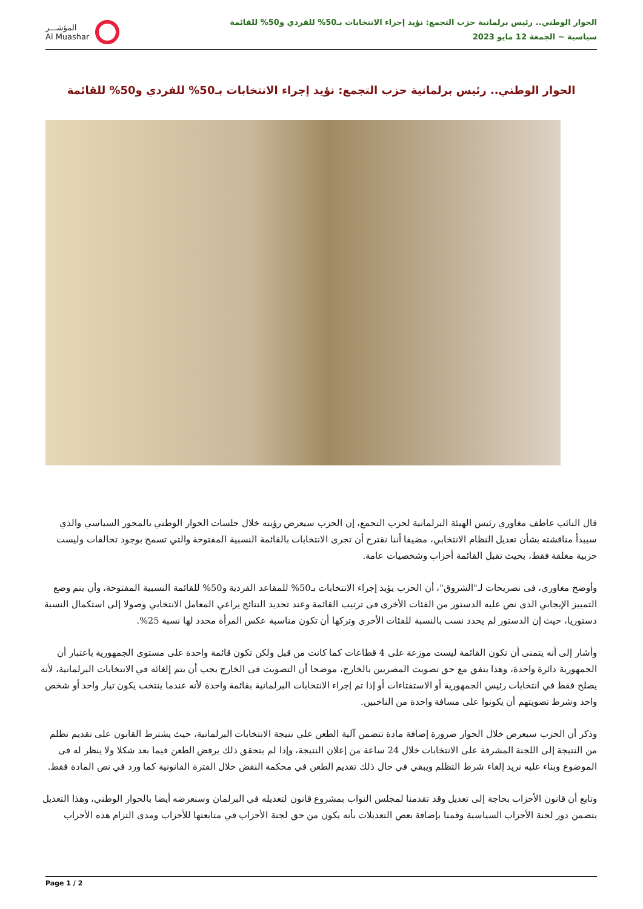المؤشـــر
Al Muashar
الحوار الوطني.. رئيس برلمانية حزب التجمع: نؤيد إجراء الانتخابات بـ50% للفردي و50% للقائمة
سياسية ~ الجمعة 12 مايو 2023
الحوار الوطني.. رئيس برلمانية حزب التجمع: نؤيد إجراء الانتخابات بـ50% للفردي و50% للقائمة
قال النائب عاطف مغاوري رئيس الهيئة البرلمانية لحزب التجمع، إن الحزب سيعرض رؤيته خلال جلسات الحوار الوطني بالمحور السياسي والذي سيبدأ مناقشته بشأن تعديل النظام الانتخابي، مضيفا أننا نقترح أن تجرى الانتخابات بالقائمة النسبية المفتوحة والتي تسمح بوجود تحالفات وليست حزبية مغلقة فقط، بحيث تقبل القائمة أحزاب وشخصيات عامة.
وأوضح مغاوري، فى تصريحات لـ"الشروق"، أن الحزب يؤيد إجراء الانتخابات بـ50% للمقاعد الفردية و50% للقائمة النسبية المفتوحة، وأن يتم وضع التمييز الإيجابي الذى نص عليه الدستور من الفئات الأخرى فى ترتيب القائمة وعند تحديد النتائج يراعي المعامل الانتخابي وصولا إلى استكمال النسبة دستوريا، حيث إن الدستور لم يحدد نسب بالنسبة للفئات الأخرى وتركها أن تكون مناسبة عكس المرأة محدد لها نسبة 25%.
وأشار إلى أنه يتمنى أن تكون القائمة ليست موزعة على 4 قطاعات كما كانت من قبل ولكن تكون قائمة واحدة على مستوى الجمهورية باعتبار أن الجمهورية دائرة واحدة، وهذا يتفق مع حق تصويت المصريين بالخارج، موضحا أن التصويت فى الخارج يجب أن يتم إلغائه في الانتخابات البرلمانية، لأنه يصلح فقط في انتخابات رئيس الجمهورية أو الاستفتاءات أو إذا تم إجراء الانتخابات البرلمانية بقائمة واحدة لأنه عندما ينتخب يكون تيار واحد أو شخص واحد وشرط تصويتهم أن يكونوا على مسافة واحدة من الناخبين.
وذكر أن الحزب سيعرض خلال الحوار ضرورة إضافة مادة تتضمن آلية الطعن علي نتيجة الانتخابات البرلمانية، حيث يشترط القانون على تقديم تظلم من النتيجة إلى اللجنة المشرفة على الانتخابات خلال 24 ساعة من إعلان النتيجة، وإذا لم يتحقق ذلك يرفض الطعن فيما بعد شكلا ولا ينظر له فى الموضوع وبناء عليه نريد إلغاء شرط التظلم ويبقي في حال ذلك تقديم الطعن في محكمة النقض خلال الفترة القانونية كما ورد في نص المادة فقط.
وتابع أن قانون الأحزاب بحاجة إلى تعديل وقد تقدمنا لمجلس النواب بمشروع قانون لتعديله في البرلمان وسنعرضه أيضا بالحوار الوطني، وهذا التعديل يتضمن دور لجنة الأحزاب السياسية وقمنا بإضافة بعص التعديلات بأنه يكون من حق لجنة الأحزاب في متابعتها للأحزاب ومدى التزام هذه الأحزاب
Page 1 / 2